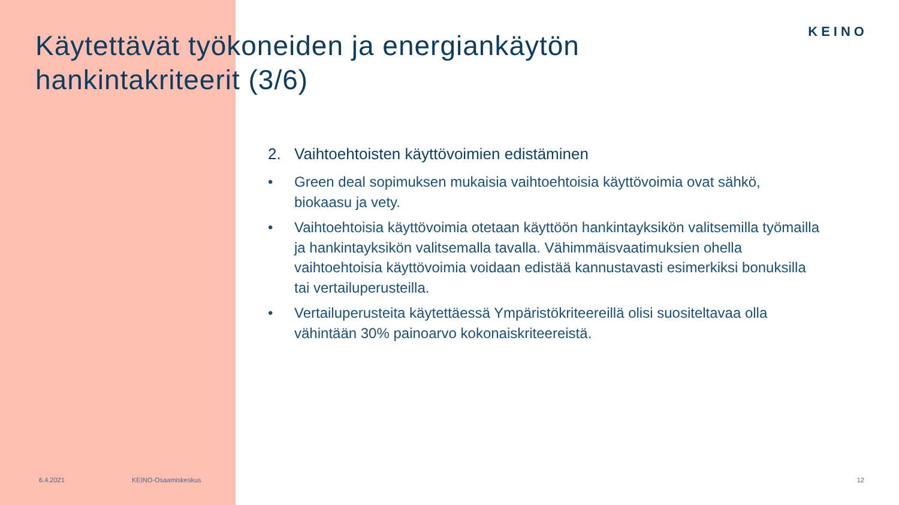KEINO
Käytettävät työkoneiden ja energiankäytön
hankintakriteerit (3/6)
2. Vaihtoehtoisten käyttövoimien edistäminen
• Green deal sopimuksen mukaisia vaihtoehtoisia käyttövoimia ovat sähkö, biokaasu ja vety.
• Vaihtoehtoisia käyttövoimia otetaan käyttöön hankintayksikön valitsemilla työmailla ja hankintayksikön valitsemalla tavalla. Vähimmäisvaatimuksien ohella vaihtoehtoisia käyttövoimia voidaan edistää kannustavasti esimerkiksi bonuksilla tai vertailuperusteilla.
• Vertailuperusteita käytettäessä Ympäristökriteereillä olisi suositeltavaa olla vähintään 30% painoarvo kokonaiskriteereistä.
6.4.2021 KEINO-Osaamiskeskus 12